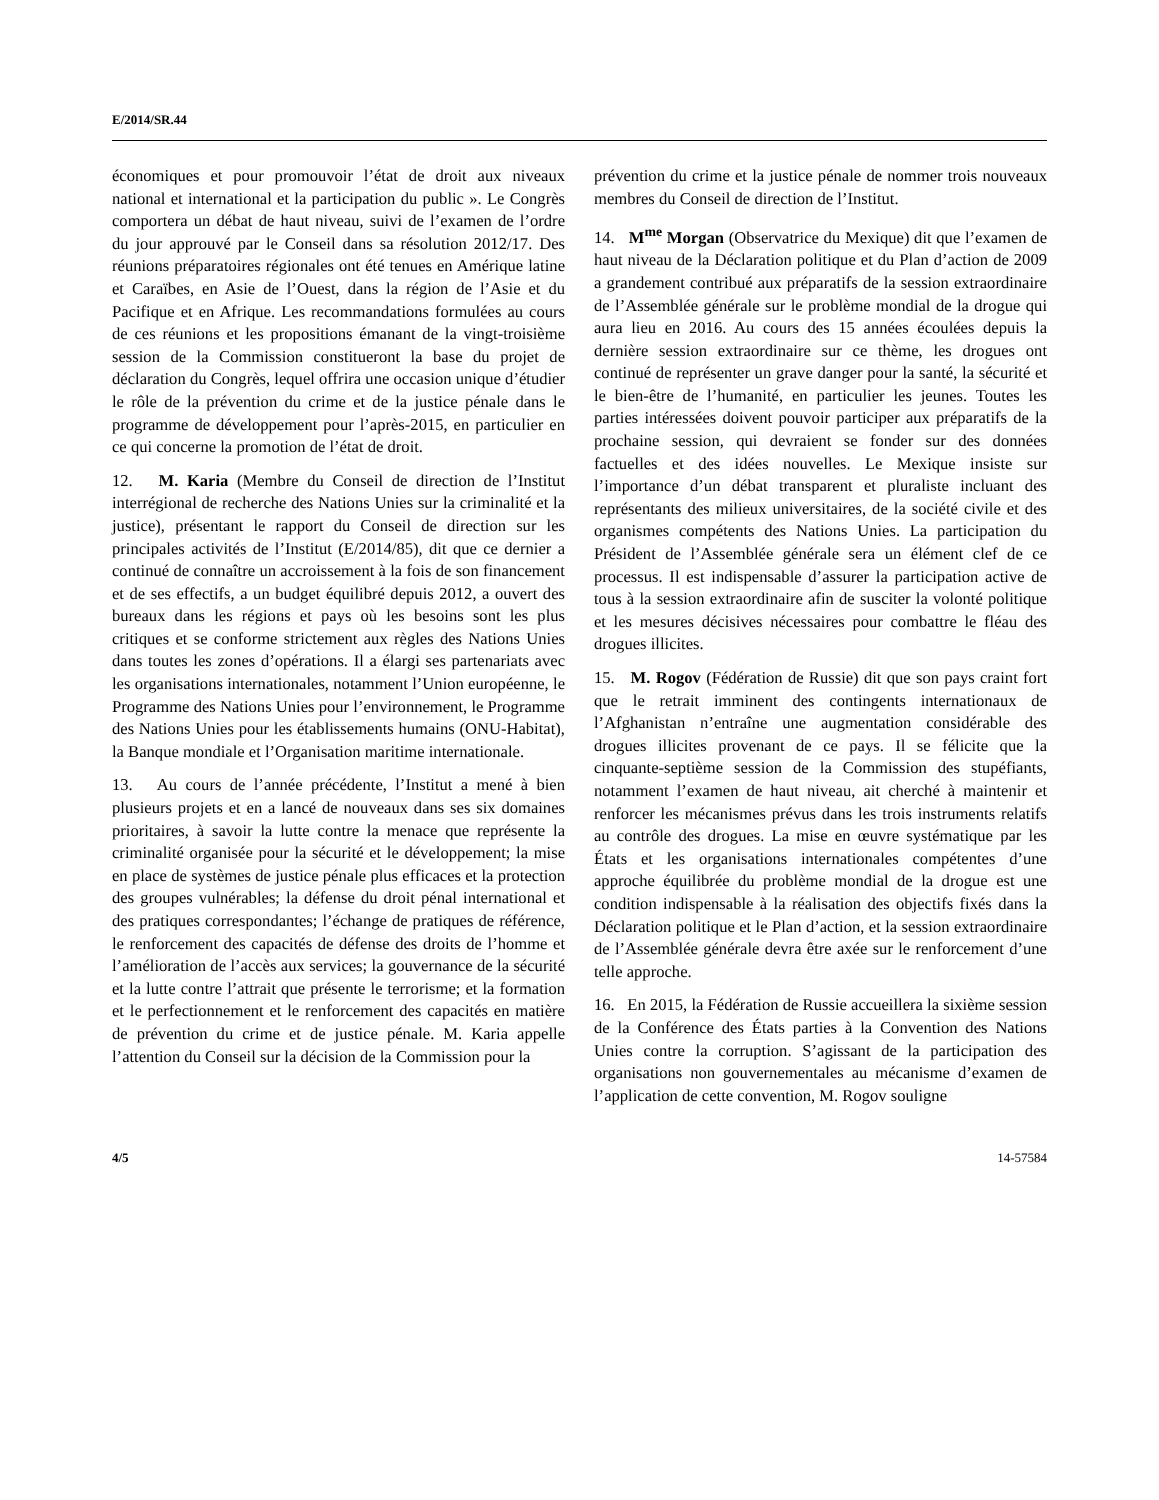E/2014/SR.44
économiques et pour promouvoir l’état de droit aux niveaux national et international et la participation du public ». Le Congrès comportera un débat de haut niveau, suivi de l’examen de l’ordre du jour approuvé par le Conseil dans sa résolution 2012/17. Des réunions préparatoires régionales ont été tenues en Amérique latine et Caraïbes, en Asie de l’Ouest, dans la région de l’Asie et du Pacifique et en Afrique. Les recommandations formulées au cours de ces réunions et les propositions émanant de la vingt-troisième session de la Commission constitueront la base du projet de déclaration du Congrès, lequel offrira une occasion unique d’étudier le rôle de la prévention du crime et de la justice pénale dans le programme de développement pour l’après-2015, en particulier en ce qui concerne la promotion de l’état de droit.
12. M. Karia (Membre du Conseil de direction de l’Institut interrégional de recherche des Nations Unies sur la criminalité et la justice), présentant le rapport du Conseil de direction sur les principales activités de l’Institut (E/2014/85), dit que ce dernier a continué de connaître un accroissement à la fois de son financement et de ses effectifs, a un budget équilibré depuis 2012, a ouvert des bureaux dans les régions et pays où les besoins sont les plus critiques et se conforme strictement aux règles des Nations Unies dans toutes les zones d’opérations. Il a élargi ses partenariats avec les organisations internationales, notamment l’Union européenne, le Programme des Nations Unies pour l’environnement, le Programme des Nations Unies pour les établissements humains (ONU-Habitat), la Banque mondiale et l’Organisation maritime internationale.
13. Au cours de l’année précédente, l’Institut a mené à bien plusieurs projets et en a lancé de nouveaux dans ses six domaines prioritaires, à savoir la lutte contre la menace que représente la criminalité organisée pour la sécurité et le développement; la mise en place de systèmes de justice pénale plus efficaces et la protection des groupes vulnérables; la défense du droit pénal international et des pratiques correspondantes; l’échange de pratiques de référence, le renforcement des capacités de défense des droits de l’homme et l’amélioration de l’accès aux services; la gouvernance de la sécurité et la lutte contre l’attrait que présente le terrorisme; et la formation et le perfectionnement et le renforcement des capacités en matière de prévention du crime et de justice pénale. M. Karia appelle l’attention du Conseil sur la décision de la Commission pour la
prévention du crime et la justice pénale de nommer trois nouveaux membres du Conseil de direction de l’Institut.
14. M<sup>me</sup> Morgan (Observatrice du Mexique) dit que l’examen de haut niveau de la Déclaration politique et du Plan d’action de 2009 a grandement contribué aux préparatifs de la session extraordinaire de l’Assemblée générale sur le problème mondial de la drogue qui aura lieu en 2016. Au cours des 15 années écoulées depuis la dernière session extraordinaire sur ce thème, les drogues ont continué de représenter un grave danger pour la santé, la sécurité et le bien-être de l’humanité, en particulier les jeunes. Toutes les parties intéressées doivent pouvoir participer aux préparatifs de la prochaine session, qui devraient se fonder sur des données factuelles et des idées nouvelles. Le Mexique insiste sur l’importance d’un débat transparent et pluraliste incluant des représentants des milieux universitaires, de la société civile et des organismes compétents des Nations Unies. La participation du Président de l’Assemblée générale sera un élément clef de ce processus. Il est indispensable d’assurer la participation active de tous à la session extraordinaire afin de susciter la volonté politique et les mesures décisives nécessaires pour combattre le fléau des drogues illicites.
15. M. Rogov (Fédération de Russie) dit que son pays craint fort que le retrait imminent des contingents internationaux de l’Afghanistan n’entraîne une augmentation considérable des drogues illicites provenant de ce pays. Il se félicite que la cinquante-septième session de la Commission des stupéfiants, notamment l’examen de haut niveau, ait cherché à maintenir et renforcer les mécanismes prévus dans les trois instruments relatifs au contrôle des drogues. La mise en œuvre systématique par les États et les organisations internationales compétentes d’une approche équilibrée du problème mondial de la drogue est une condition indispensable à la réalisation des objectifs fixés dans la Déclaration politique et le Plan d’action, et la session extraordinaire de l’Assemblée générale devra être axée sur le renforcement d’une telle approche.
16. En 2015, la Fédération de Russie accueillera la sixième session de la Conférence des États parties à la Convention des Nations Unies contre la corruption. S’agissant de la participation des organisations non gouvernementales au mécanisme d’examen de l’application de cette convention, M. Rogov souligne
4/5 14-57584